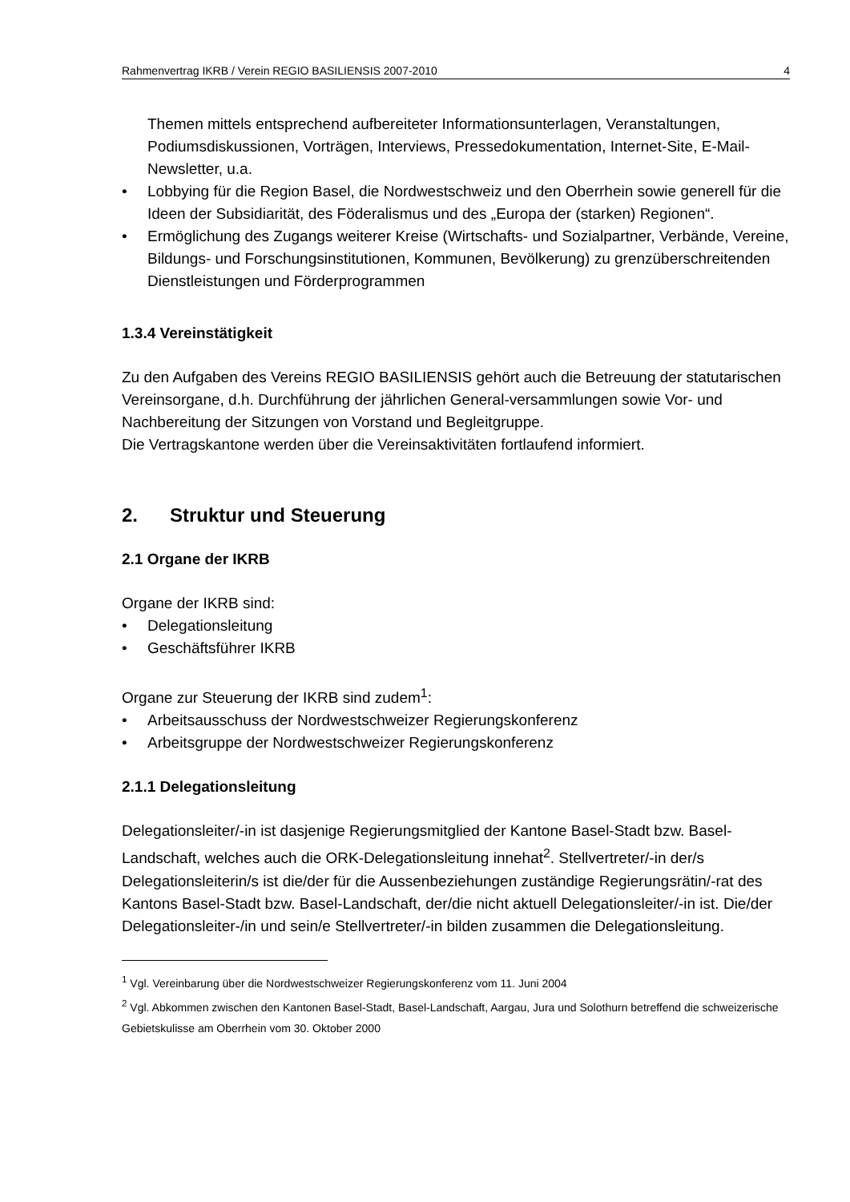Rahmenvertrag IKRB / Verein REGIO BASILIENSIS 2007-2010 4
Themen mittels entsprechend aufbereiteter Informationsunterlagen, Veranstaltungen, Podiumsdiskussionen, Vorträgen, Interviews, Pressedokumentation, Internet-Site, E-Mail-Newsletter, u.a.
• Lobbying für die Region Basel, die Nordwestschweiz und den Oberrhein sowie generell für die Ideen der Subsidiarität, des Föderalismus und des „Europa der (starken) Regionen“.
• Ermöglichung des Zugangs weiterer Kreise (Wirtschafts- und Sozialpartner, Verbände, Vereine, Bildungs- und Forschungsinstitutionen, Kommunen, Bevölkerung) zu grenzüberschreitenden Dienstleistungen und Förderprogrammen
1.3.4 Vereinstätigkeit
Zu den Aufgaben des Vereins REGIO BASILIENSIS gehört auch die Betreuung der statutarischen Vereinsorgane, d.h. Durchführung der jährlichen General-versammlungen sowie Vor- und Nachbereitung der Sitzungen von Vorstand und Begleitgruppe.
Die Vertragskantone werden über die Vereinsaktivitäten fortlaufend informiert.
2. Struktur und Steuerung
2.1 Organe der IKRB
Organe der IKRB sind:
• Delegationsleitung
• Geschäftsführer IKRB
Organe zur Steuerung der IKRB sind zudem<sup>1</sup>:
• Arbeitsausschuss der Nordwestschweizer Regierungskonferenz
• Arbeitsgruppe der Nordwestschweizer Regierungskonferenz
2.1.1 Delegationsleitung
Delegationsleiter/-in ist dasjenige Regierungsmitglied der Kantone Basel-Stadt bzw. Basel-Landschaft, welches auch die ORK-Delegationsleitung innehat<sup>2</sup>. Stellvertreter/-in der/s Delegationsleiterin/s ist die/der für die Aussenbeziehungen zuständige Regierungsrätin/-rat des Kantons Basel-Stadt bzw. Basel-Landschaft, der/die nicht aktuell Delegationsleiter/-in ist. Die/der Delegationsleiter-/in und sein/e Stellvertreter/-in bilden zusammen die Delegationsleitung.
<sup>1</sup> Vgl. Vereinbarung über die Nordwestschweizer Regierungskonferenz vom 11. Juni 2004
<sup>2</sup> Vgl. Abkommen zwischen den Kantonen Basel-Stadt, Basel-Landschaft, Aargau, Jura und Solothurn betreffend die schweizerische Gebietskulisse am Oberrhein vom 30. Oktober 2000